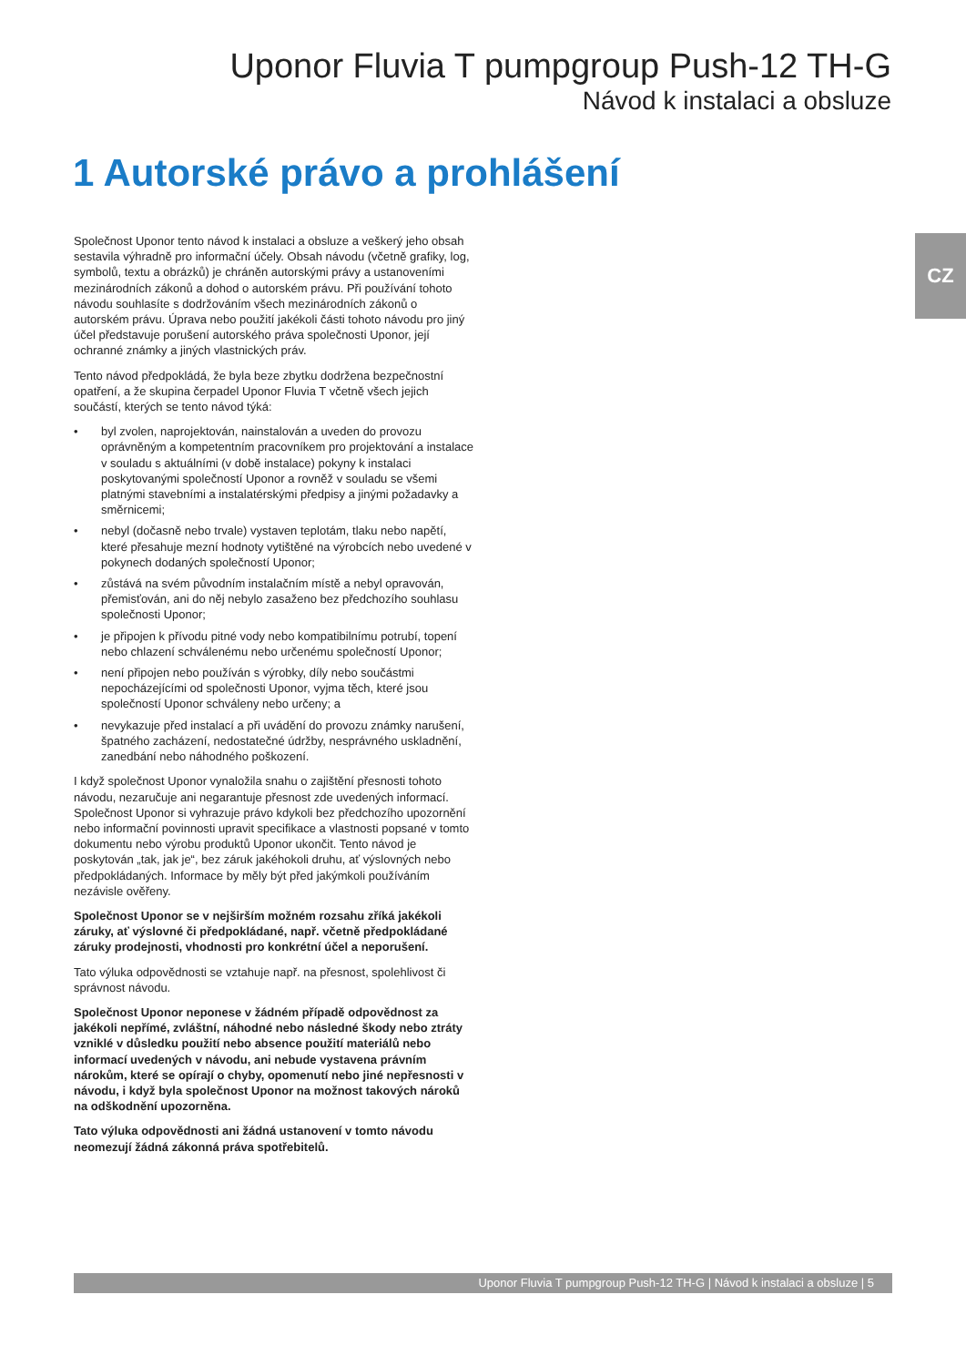Uponor Fluvia T pumpgroup Push-12 TH-G
Návod k instalaci a obsluze
CZ
1 Autorské právo a prohlášení
Společnost Uponor tento návod k instalaci a obsluze a veškerý jeho obsah sestavila výhradně pro informační účely. Obsah návodu (včetně grafiky, log, symbolů, textu a obrázků) je chráněn autorskými právy a ustanoveními mezinárodních zákonů a dohod o autorském právu. Při používání tohoto návodu souhlasíte s dodržováním všech mezinárodních zákonů o autorském právu. Úprava nebo použití jakékoli části tohoto návodu pro jiný účel představuje porušení autorského práva společnosti Uponor, její ochranné známky a jiných vlastnických práv.
Tento návod předpokládá, že byla beze zbytku dodržena bezpečnostní opatření, a že skupina čerpadel Uponor Fluvia T včetně všech jejich součástí, kterých se tento návod týká:
• byl zvolen, naprojektován, nainstalován a uveden do provozu oprávněným a kompetentním pracovníkem pro projektování a instalace v souladu s aktuálními (v době instalace) pokyny k instalaci poskytovanými společností Uponor a rovněž v souladu se všemi platnými stavebními a instalatérskými předpisy a jinými požadavky a směrnicemi;
• nebyl (dočasně nebo trvale) vystaven teplotám, tlaku nebo napětí, které přesahuje mezní hodnoty vytištěné na výrobcích nebo uvedené v pokynech dodaných společností Uponor;
• zůstává na svém původním instalačním místě a nebyl opravován, přemisťován, ani do něj nebylo zasaženo bez předchozího souhlasu společnosti Uponor;
• je připojen k přívodu pitné vody nebo kompatibilnímu potrubí, topení nebo chlazení schválenému nebo určenému společností Uponor;
• není připojen nebo používán s výrobky, díly nebo součástmi nepocházejícími od společnosti Uponor, vyjma těch, které jsou společností Uponor schváleny nebo určeny; a
• nevykazuje před instalací a při uvádění do provozu známky narušení, špatného zacházení, nedostatečné údržby, nesprávného uskladnění, zanedbání nebo náhodného poškození.
I když společnost Uponor vynaložila snahu o zajištění přesnosti tohoto návodu, nezaručuje ani negarantuje přesnost zde uvedených informací. Společnost Uponor si vyhrazuje právo kdykoli bez předchozího upozornění nebo informační povinnosti upravit specifikace a vlastnosti popsané v tomto dokumentu nebo výrobu produktů Uponor ukončit. Tento návod je poskytován „tak, jak je“, bez záruk jakéhokoli druhu, ať výslovných nebo předpokládaných. Informace by měly být před jakýmkoli používáním nezávisle ověřeny.
Společnost Uponor se v nejširším možném rozsahu zříká jakékoli záruky, ať výslovné či předpokládané, např. včetně předpokládané záruky prodejnosti, vhodnosti pro konkrétní účel a neporušení.
Tato výluka odpovědnosti se vztahuje např. na přesnost, spolehlivost či správnost návodu.
Společnost Uponor neponese v žádném případě odpovědnost za jakékoli nepřímé, zvláštní, náhodné nebo následné škody nebo ztráty vzniklé v důsledku použití nebo absence použití materiálů nebo informací uvedených v návodu, ani nebude vystavena právním nárokům, které se opírají o chyby, opomenutí nebo jiné nepřesnosti v návodu, i když byla společnost Uponor na možnost takových nároků na odškodnění upozorněna.
Tato výluka odpovědnosti ani žádná ustanovení v tomto návodu neomezují žádná zákonná práva spotřebitelů.
Uponor Fluvia T pumpgroup Push-12 TH-G | Návod k instalaci a obsluze | 5